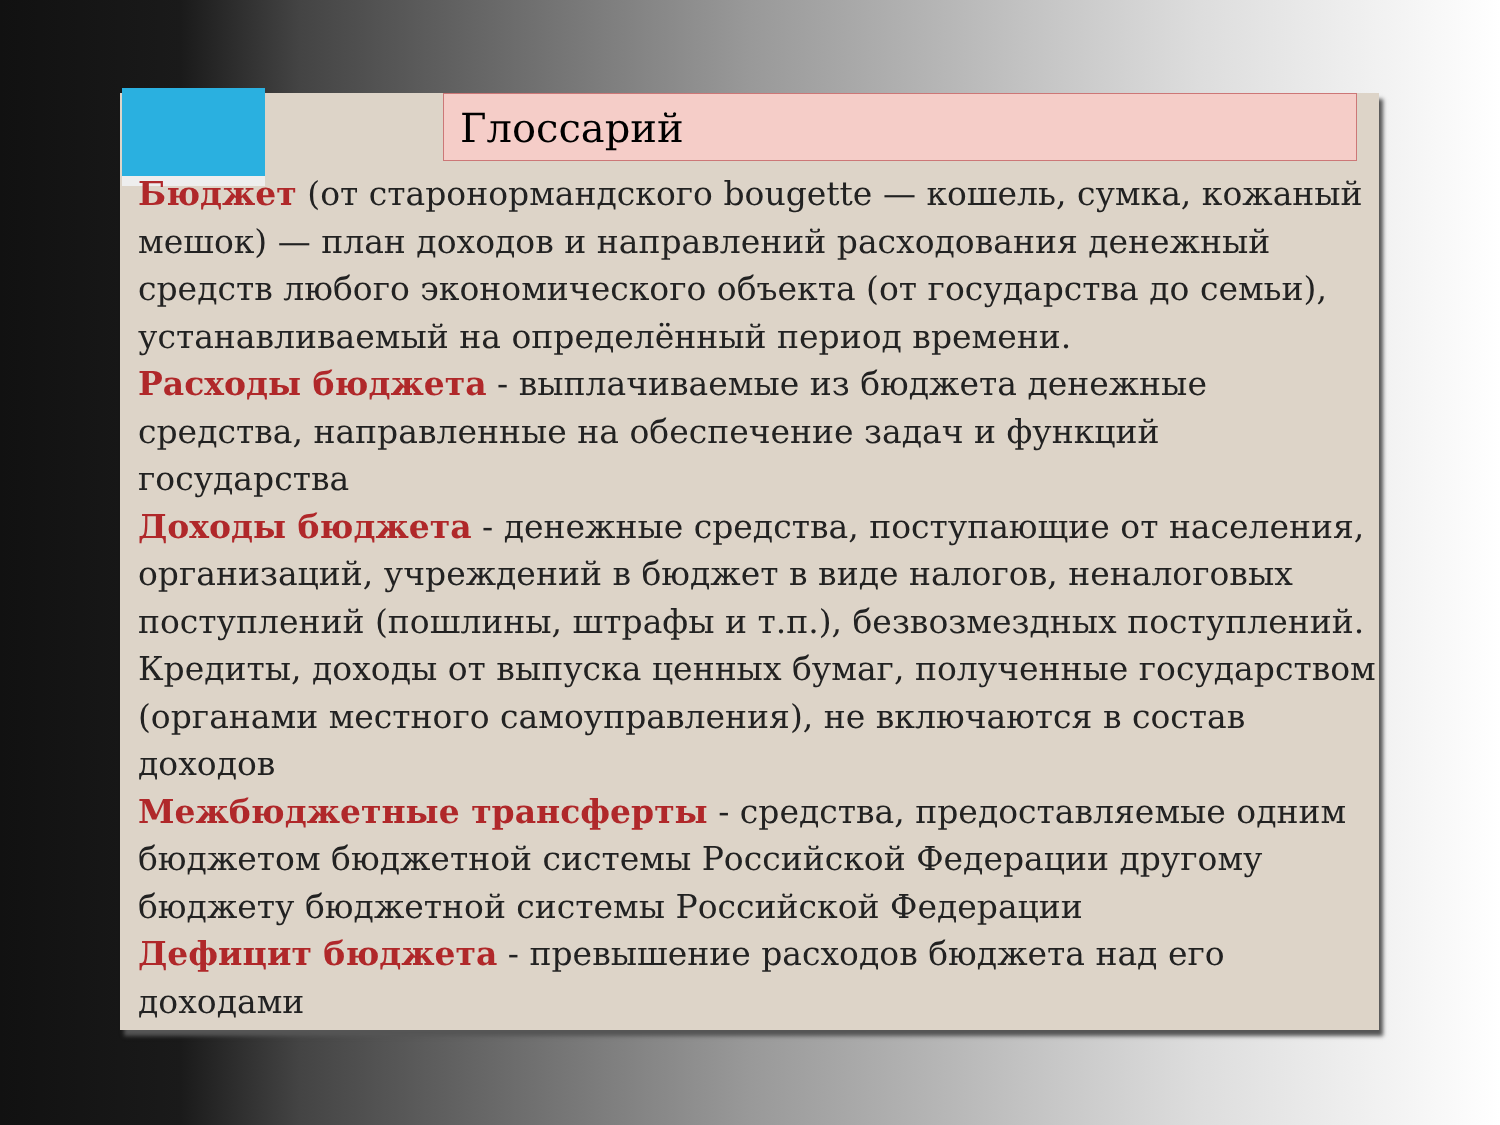Глоссарий
Бюджет (от старонормандского bougette — кошель, сумка, кожаный мешок) — план доходов и направлений расходования денежный средств любого экономического объекта (от государства до семьи), устанавливаемый на определённый период времени.
Расходы бюджета - выплачиваемые из бюджета денежные средства, направленные на обеспечение задач и функций государства
Доходы бюджета - денежные средства, поступающие от населения, организаций, учреждений в бюджет в виде налогов, неналоговых поступлений (пошлины, штрафы и т.п.), безвозмездных поступлений. Кредиты, доходы от выпуска ценных бумаг, полученные государством (органами местного самоуправления), не включаются в состав доходов
Межбюджетные трансферты - средства, предоставляемые одним бюджетом бюджетной системы Российской Федерации другому бюджету бюджетной системы Российской Федерации
Дефицит бюджета - превышение расходов бюджета над его доходами